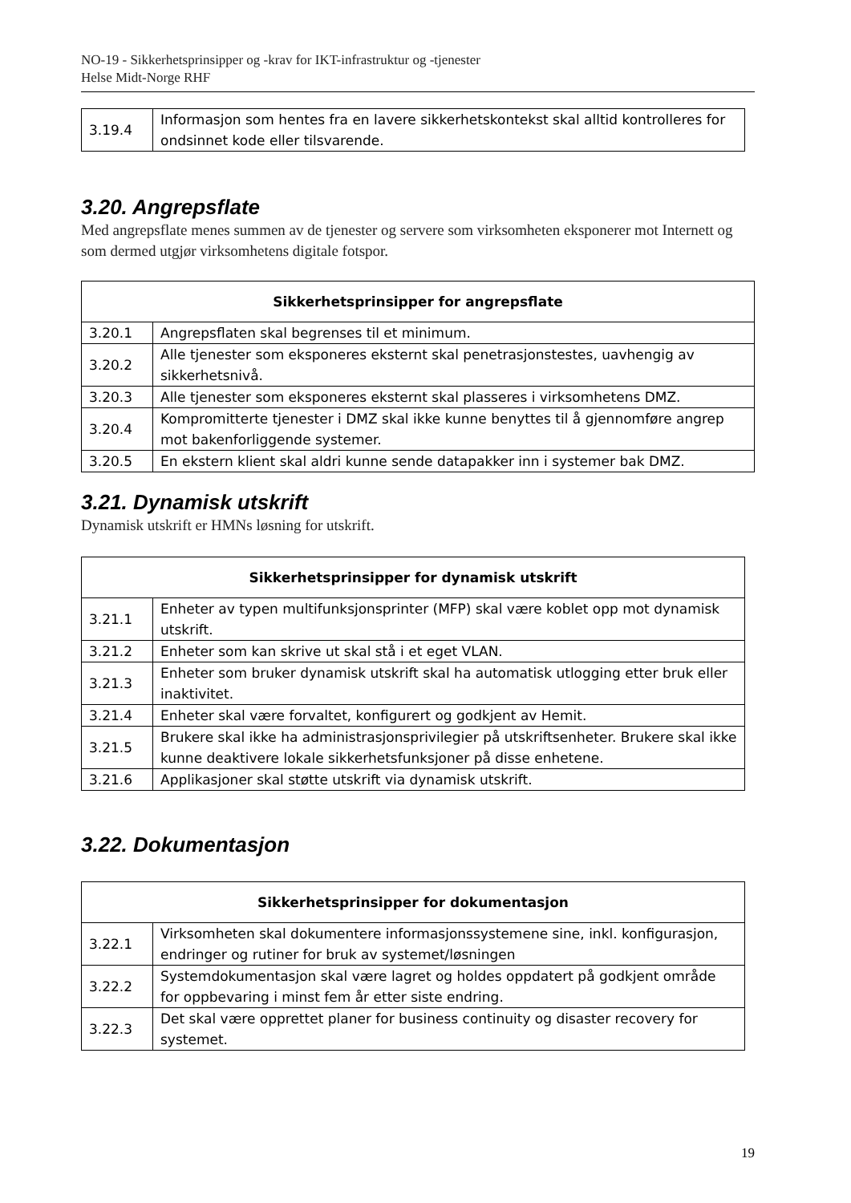NO-19 - Sikkerhetsprinsipper og -krav for IKT-infrastruktur og -tjenester
Helse Midt-Norge RHF
| 3.19.4 | Informasjon som hentes fra en lavere sikkerhetskontekst skal alltid kontrolleres for ondsinnet kode eller tilsvarende. |
3.20. Angrepsflate
Med angrepsflate menes summen av de tjenester og servere som virksomheten eksponerer mot Internett og som dermed utgjør virksomhetens digitale fotspor.
| Sikkerhetsprinsipper for angrepsflate | |
| --- | --- |
| 3.20.1 | Angrepsflaten skal begrenses til et minimum. |
| 3.20.2 | Alle tjenester som eksponeres eksternt skal penetrasjonstestes, uavhengig av sikkerhetsnivå. |
| 3.20.3 | Alle tjenester som eksponeres eksternt skal plasseres i virksomhetens DMZ. |
| 3.20.4 | Kompromitterte tjenester i DMZ skal ikke kunne benyttes til å gjennomføre angrep mot bakenforliggende systemer. |
| 3.20.5 | En ekstern klient skal aldri kunne sende datapakker inn i systemer bak DMZ. |
3.21. Dynamisk utskrift
Dynamisk utskrift er HMNs løsning for utskrift.
| Sikkerhetsprinsipper for dynamisk utskrift | |
| --- | --- |
| 3.21.1 | Enheter av typen multifunksjonsprinter (MFP) skal være koblet opp mot dynamisk utskrift. |
| 3.21.2 | Enheter som kan skrive ut skal stå i et eget VLAN. |
| 3.21.3 | Enheter som bruker dynamisk utskrift skal ha automatisk utlogging etter bruk eller inaktivitet. |
| 3.21.4 | Enheter skal være forvaltet, konfigurert og godkjent av Hemit. |
| 3.21.5 | Brukere skal ikke ha administrasjonsprivilegier på utskriftsenheter. Brukere skal ikke kunne deaktivere lokale sikkerhetsfunksjoner på disse enhetene. |
| 3.21.6 | Applikasjoner skal støtte utskrift via dynamisk utskrift. |
3.22. Dokumentasjon
| Sikkerhetsprinsipper for dokumentasjon | |
| --- | --- |
| 3.22.1 | Virksomheten skal dokumentere informasjonssystemene sine, inkl. konfigurasjon, endringer og rutiner for bruk av systemet/løsningen |
| 3.22.2 | Systemdokumentasjon skal være lagret og holdes oppdatert på godkjent område for oppbevaring i minst fem år etter siste endring. |
| 3.22.3 | Det skal være opprettet planer for business continuity og disaster recovery for systemet. |
19